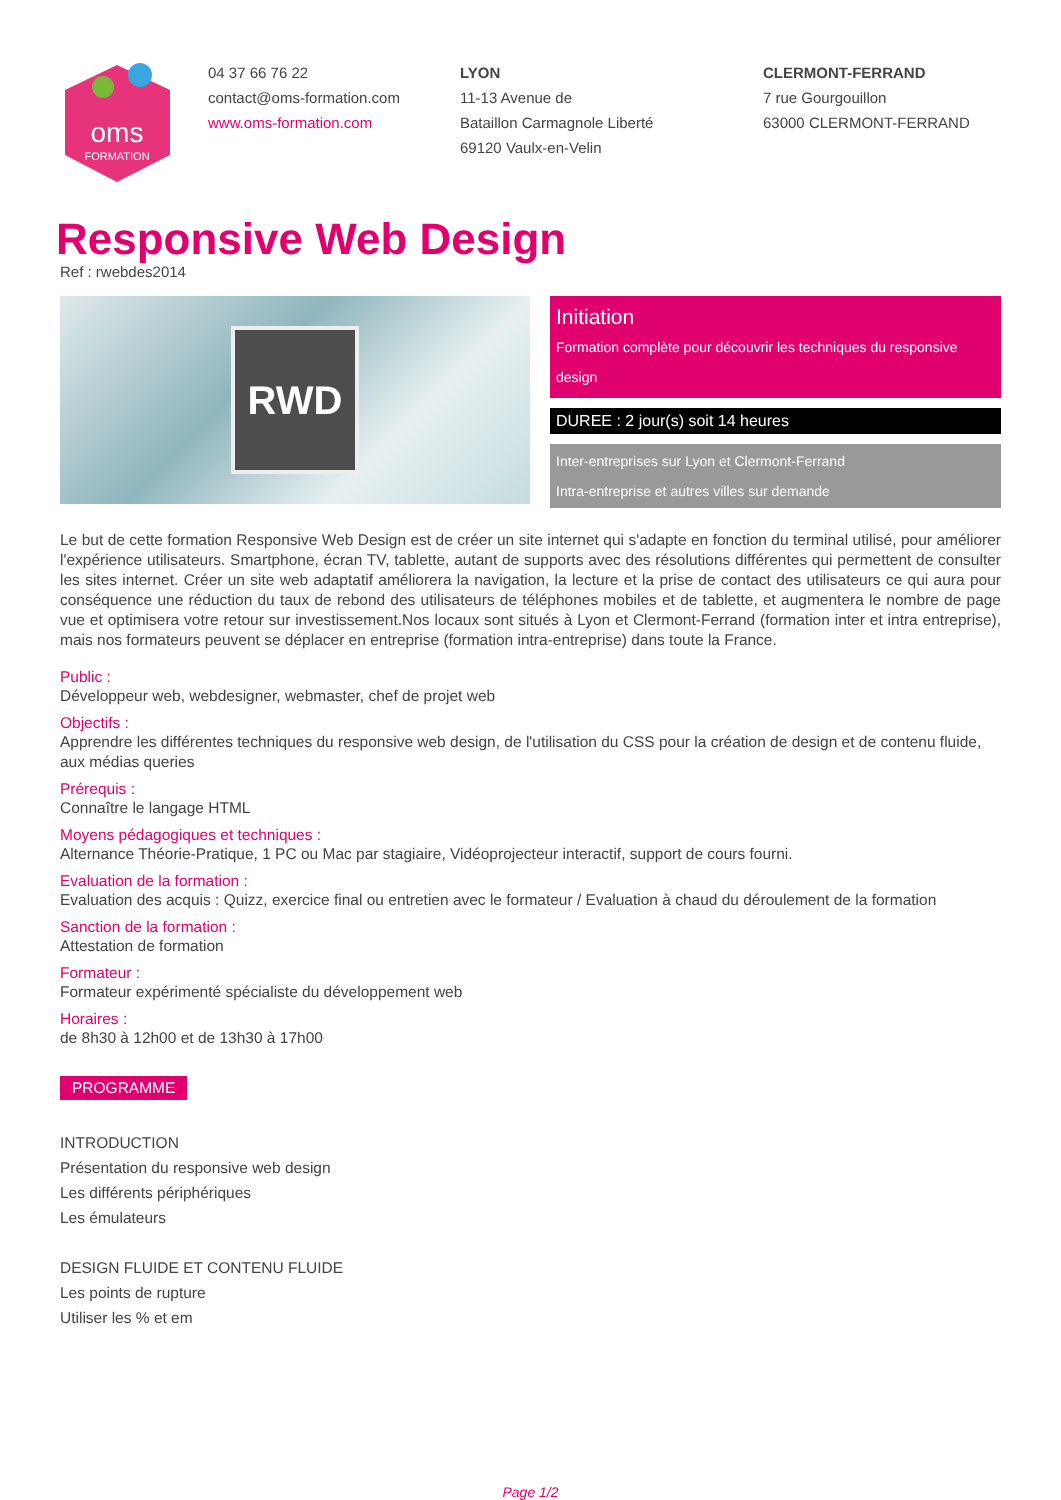oms
FORMATION
04 37 66 76 22
contact@oms-formation.com
www.oms-formation.com
LYON
11-13 Avenue de
Bataillon Carmagnole Liberté
69120 Vaulx-en-Velin
CLERMONT-FERRAND
7 rue Gourgouillon
63000 CLERMONT-FERRAND
Responsive Web Design
Ref : rwebdes2014
RWD
Initiation
Formation complète pour découvrir les techniques du responsive design
DUREE : 2 jour(s) soit 14 heures
Inter-entreprises sur Lyon et Clermont-Ferrand
Intra-entreprise et autres villes sur demande
Le but de cette formation Responsive Web Design est de créer un site internet qui s'adapte en fonction du terminal utilisé, pour améliorer l'expérience utilisateurs. Smartphone, écran TV, tablette, autant de supports avec des résolutions différentes qui permettent de consulter les sites internet. Créer un site web adaptatif améliorera la navigation, la lecture et la prise de contact des utilisateurs ce qui aura pour conséquence une réduction du taux de rebond des utilisateurs de téléphones mobiles et de tablette, et augmentera le nombre de page vue et optimisera votre retour sur investissement.Nos locaux sont situés à Lyon et Clermont-Ferrand (formation inter et intra entreprise), mais nos formateurs peuvent se déplacer en entreprise (formation intra-entreprise) dans toute la France.
Public :
Développeur web, webdesigner, webmaster, chef de projet web
Objectifs :
Apprendre les différentes techniques du responsive web design, de l'utilisation du CSS pour la création de design et de contenu fluide, aux médias queries
Prérequis :
Connaître le langage HTML
Moyens pédagogiques et techniques :
Alternance Théorie-Pratique, 1 PC ou Mac par stagiaire, Vidéoprojecteur interactif, support de cours fourni.
Evaluation de la formation :
Evaluation des acquis : Quizz, exercice final ou entretien avec le formateur / Evaluation à chaud du déroulement de la formation
Sanction de la formation :
Attestation de formation
Formateur :
Formateur expérimenté spécialiste du développement web
Horaires :
de 8h30 à 12h00 et de 13h30 à 17h00
PROGRAMME
INTRODUCTION
Présentation du responsive web design
Les différents périphériques
Les émulateurs
DESIGN FLUIDE ET CONTENU FLUIDE
Les points de rupture
Utiliser les % et em
Page 1/2